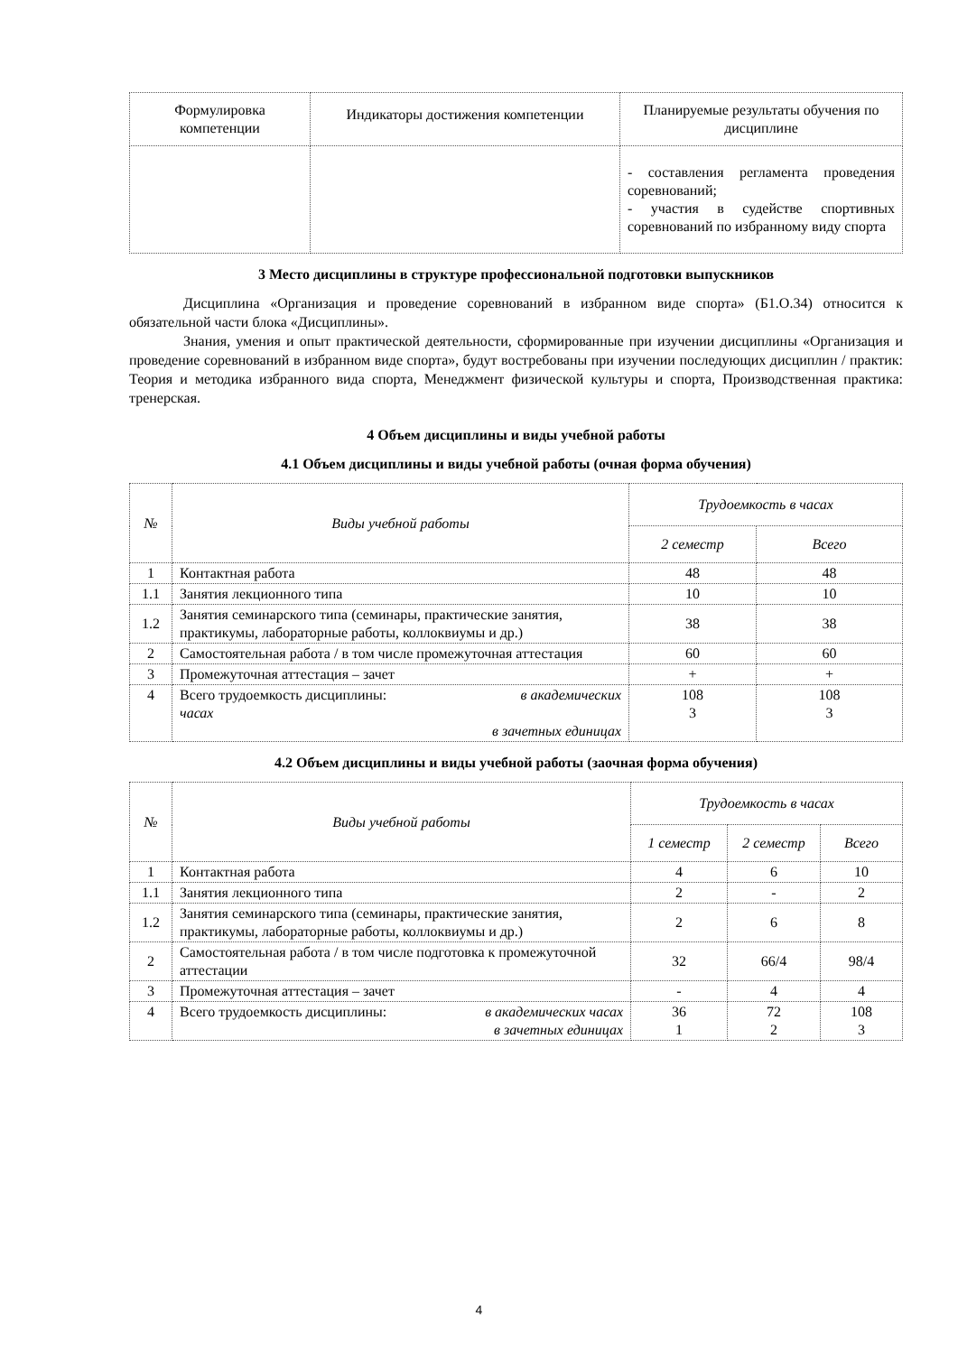| Формулировка компетенции | Индикаторы достижения компетенции | Планируемые результаты обучения по дисциплине |
| --- | --- | --- |
| | | - составления регламента проведения соревнований; - участия в судействе спортивных соревнований по избранному виду спорта |
3 Место дисциплины в структуре профессиональной подготовки выпускников
Дисциплина «Организация и проведение соревнований в избранном виде спорта» (Б1.О.34) относится к обязательной части блока «Дисциплины».
Знания, умения и опыт практической деятельности, сформированные при изучении дисциплины «Организация и проведение соревнований в избранном виде спорта», будут востребованы при изучении последующих дисциплин / практик: Теория и методика избранного вида спорта, Менеджмент физической культуры и спорта, Производственная практика: тренерская.
4 Объем дисциплины и виды учебной работы
4.1 Объем дисциплины и виды учебной работы (очная форма обучения)
| № | Виды учебной работы | Трудоемкость в часах | |
| --- | --- | --- | --- |
| | | 2 семестр | Всего |
| 1 | Контактная работа | 48 | 48 |
| 1.1 | Занятия лекционного типа | 10 | 10 |
| 1.2 | Занятия семинарского типа (семинары, практические занятия, практикумы, лабораторные работы, коллоквиумы и др.) | 38 | 38 |
| 2 | Самостоятельная работа / в том числе промежуточная аттестация | 60 | 60 |
| 3 | Промежуточная аттестация – зачет | + | + |
| 4 | Всего трудоемкость дисциплины: в академических часах в зачетных единицах | 108 3 | 108 3 |
4.2 Объем дисциплины и виды учебной работы (заочная форма обучения)
| № | Виды учебной работы | Трудоемкость в часах | | |
| --- | --- | --- | --- | --- |
| | | 1 семестр | 2 семестр | Всего |
| 1 | Контактная работа | 4 | 6 | 10 |
| 1.1 | Занятия лекционного типа | 2 | - | 2 |
| 1.2 | Занятия семинарского типа (семинары, практические занятия, практикумы, лабораторные работы, коллоквиумы и др.) | 2 | 6 | 8 |
| 2 | Самостоятельная работа / в том числе подготовка к промежуточной аттестации | 32 | 66/4 | 98/4 |
| 3 | Промежуточная аттестация – зачет | - | 4 | 4 |
| 4 | Всего трудоемкость дисциплины: в академических часах в зачетных единицах | 36 1 | 72 2 | 108 3 |
4